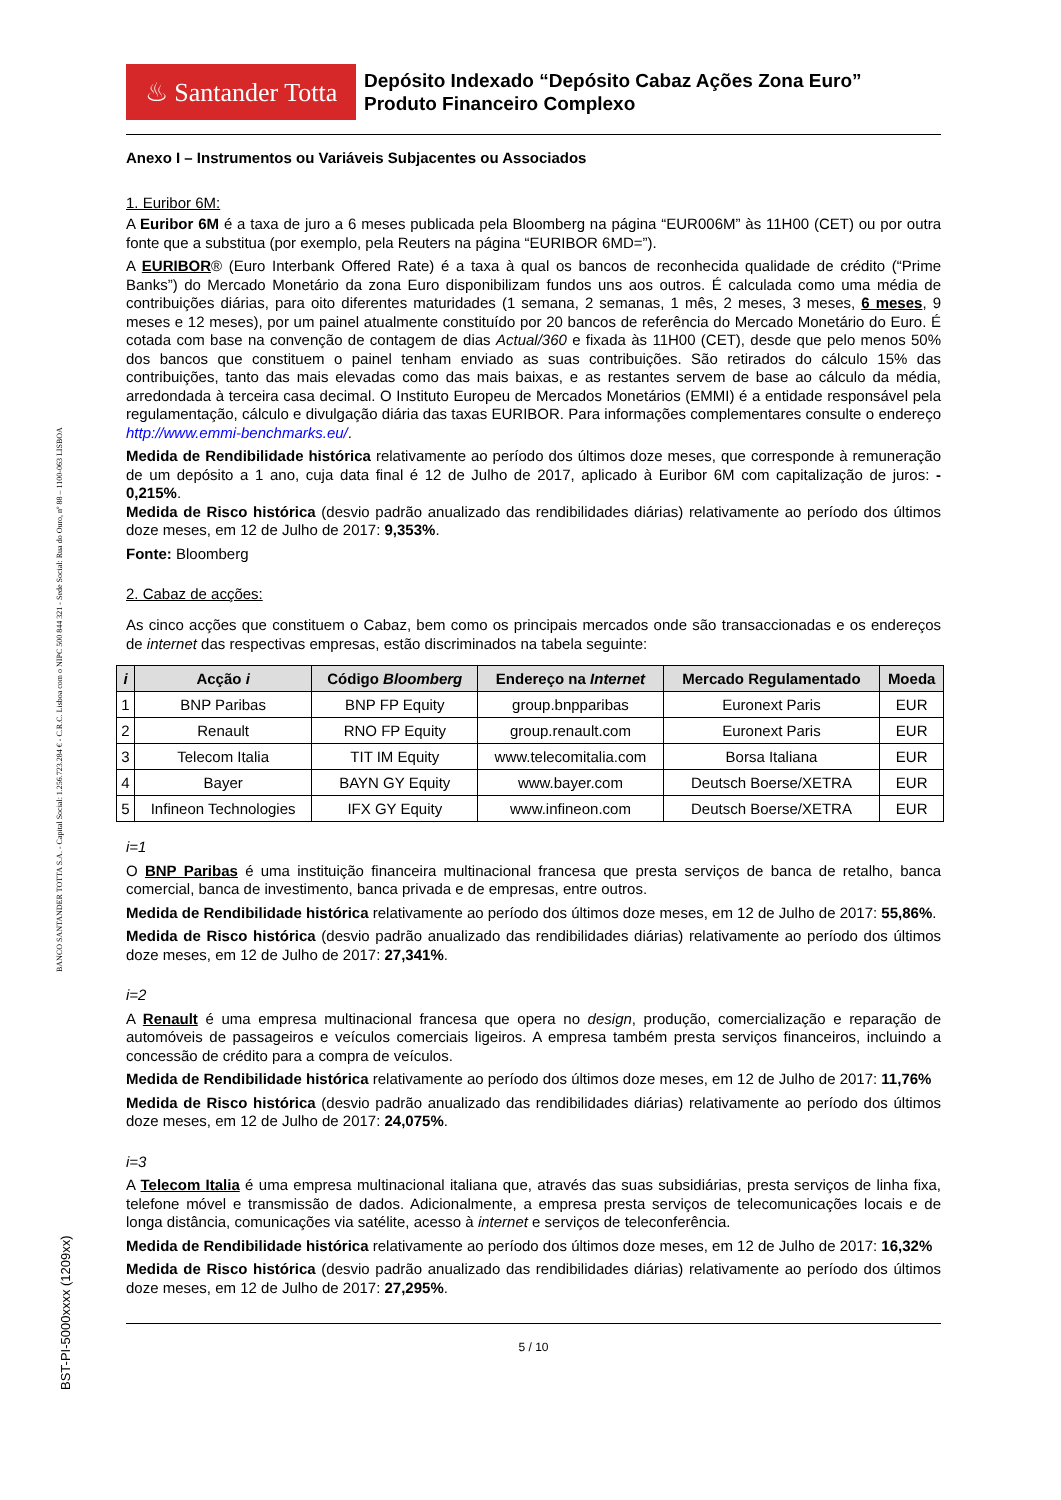BANCO SANTANDER TOTTA S.A. - Capital Social: 1.256.723.284 € - C.R.C. Lisboa com o NIPC 500 844 321 - Sede Social: Rua do Ouro, nº 88 – 1100-063 LISBOA
BST-PI-5000xxxx (1209xx)
♨ Santander Totta
Depósito Indexado “Depósito Cabaz Ações Zona Euro”
Produto Financeiro Complexo
Anexo I – Instrumentos ou Variáveis Subjacentes ou Associados
1. Euribor 6M:
A Euribor 6M é a taxa de juro a 6 meses publicada pela Bloomberg na página “EUR006M” às 11H00 (CET) ou por outra fonte que a substitua (por exemplo, pela Reuters na página “EURIBOR 6MD=”).
A EURIBOR® (Euro Interbank Offered Rate) é a taxa à qual os bancos de reconhecida qualidade de crédito (“Prime Banks”) do Mercado Monetário da zona Euro disponibilizam fundos uns aos outros. É calculada como uma média de contribuições diárias, para oito diferentes maturidades (1 semana, 2 semanas, 1 mês, 2 meses, 3 meses, 6 meses, 9 meses e 12 meses), por um painel atualmente constituído por 20 bancos de referência do Mercado Monetário do Euro. É cotada com base na convenção de contagem de dias Actual/360 e fixada às 11H00 (CET), desde que pelo menos 50% dos bancos que constituem o painel tenham enviado as suas contribuições. São retirados do cálculo 15% das contribuições, tanto das mais elevadas como das mais baixas, e as restantes servem de base ao cálculo da média, arredondada à terceira casa decimal. O Instituto Europeu de Mercados Monetários (EMMI) é a entidade responsável pela regulamentação, cálculo e divulgação diária das taxas EURIBOR. Para informações complementares consulte o endereço http://www.emmi-benchmarks.eu/.
Medida de Rendibilidade histórica relativamente ao período dos últimos doze meses, que corresponde à remuneração de um depósito a 1 ano, cuja data final é 12 de Julho de 2017, aplicado à Euribor 6M com capitalização de juros: - 0,215%.
Medida de Risco histórica (desvio padrão anualizado das rendibilidades diárias) relativamente ao período dos últimos doze meses, em 12 de Julho de 2017: 9,353%.
Fonte: Bloomberg
2. Cabaz de acções:
As cinco acções que constituem o Cabaz, bem como os principais mercados onde são transaccionadas e os endereços de internet das respectivas empresas, estão discriminados na tabela seguinte:
| i | Acção i | Código Bloomberg | Endereço na Internet | Mercado Regulamentado | Moeda |
| --- | --- | --- | --- | --- | --- |
| 1 | BNP Paribas | BNP FP Equity | group.bnpparibas | Euronext Paris | EUR |
| 2 | Renault | RNO FP Equity | group.renault.com | Euronext Paris | EUR |
| 3 | Telecom Italia | TIT IM Equity | www.telecomitalia.com | Borsa Italiana | EUR |
| 4 | Bayer | BAYN GY Equity | www.bayer.com | Deutsch Boerse/XETRA | EUR |
| 5 | Infineon Technologies | IFX GY Equity | www.infineon.com | Deutsch Boerse/XETRA | EUR |
i=1
O BNP Paribas é uma instituição financeira multinacional francesa que presta serviços de banca de retalho, banca comercial, banca de investimento, banca privada e de empresas, entre outros.
Medida de Rendibilidade histórica relativamente ao período dos últimos doze meses, em 12 de Julho de 2017: 55,86%.
Medida de Risco histórica (desvio padrão anualizado das rendibilidades diárias) relativamente ao período dos últimos doze meses, em 12 de Julho de 2017: 27,341%.
i=2
A Renault é uma empresa multinacional francesa que opera no design, produção, comercialização e reparação de automóveis de passageiros e veículos comerciais ligeiros. A empresa também presta serviços financeiros, incluindo a concessão de crédito para a compra de veículos.
Medida de Rendibilidade histórica relativamente ao período dos últimos doze meses, em 12 de Julho de 2017: 11,76%
Medida de Risco histórica (desvio padrão anualizado das rendibilidades diárias) relativamente ao período dos últimos doze meses, em 12 de Julho de 2017: 24,075%.
i=3
A Telecom Italia é uma empresa multinacional italiana que, através das suas subsidiárias, presta serviços de linha fixa, telefone móvel e transmissão de dados. Adicionalmente, a empresa presta serviços de telecomunicações locais e de longa distância, comunicações via satélite, acesso à internet e serviços de teleconferência.
Medida de Rendibilidade histórica relativamente ao período dos últimos doze meses, em 12 de Julho de 2017: 16,32%
Medida de Risco histórica (desvio padrão anualizado das rendibilidades diárias) relativamente ao período dos últimos doze meses, em 12 de Julho de 2017: 27,295%.
5 / 10